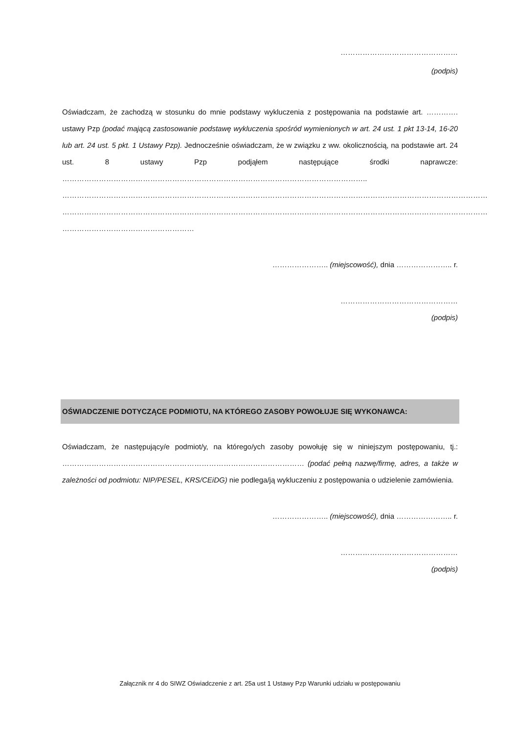…………………………………………
(podpis)
Oświadczam, że zachodzą w stosunku do mnie podstawy wykluczenia z postępowania na podstawie art. …………. ustawy Pzp (podać mającą zastosowanie podstawę wykluczenia spośród wymienionych w art. 24 ust. 1 pkt 13-14, 16-20 lub art. 24 ust. 5 pkt. 1 Ustawy Pzp). Jednocześnie oświadczam, że w związku z ww. okolicznością, na podstawie art. 24 ust. 8 ustawy Pzp podjąłem następujące środki naprawcze: ……………………………………………………………………………………………………………..
…………………………………………………………………………………………………………………………………………………………
…………………………………………………………………………………………………………………………………………………………
………………………………………………
………………….. (miejscowość), dnia ………………….. r.
…………………………………………
(podpis)
OŚWIADCZENIE DOTYCZĄCE PODMIOTU, NA KTÓREGO ZASOBY POWOŁUJE SIĘ WYKONAWCA:
Oświadczam, że następujący/e podmiot/y, na którego/ych zasoby powołuję się w niniejszym postępowaniu, tj.: ……………………………………………………………………………………… (podać pełną nazwę/firmę, adres, a także w zależności od podmiotu: NIP/PESEL, KRS/CEiDG) nie podlega/ją wykluczeniu z postępowania o udzielenie zamówienia.
………………….. (miejscowość), dnia ………………….. r.
…………………………………………
(podpis)
Załącznik nr 4 do SIWZ Oświadczenie z art. 25a ust 1 Ustawy Pzp Warunki udziału w postępowaniu